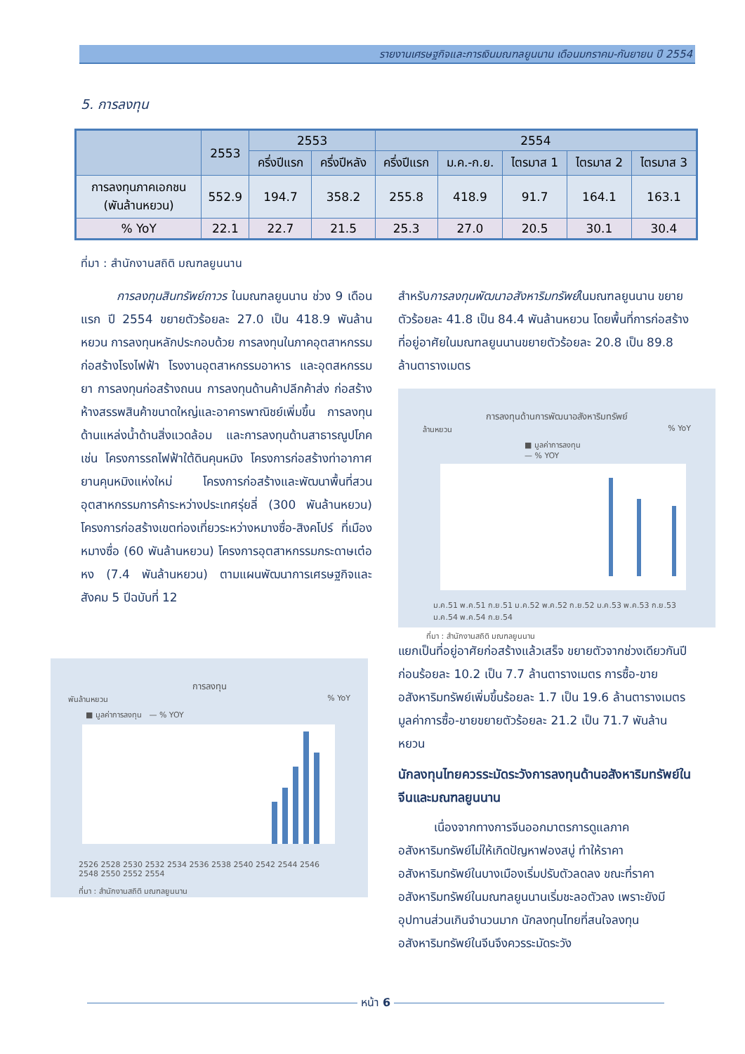รายงานเศรษฐกิจและการเงินมณฑลยูนนาน เดือนมกราคม-กันยายน ปี 2554
5. การลงทุน
| | 2553 | 2553 | | 2554 | | | | |
| --- | --- | --- | --- | --- | --- | --- | --- | --- |
| | | ครึ่งปีแรก | ครึ่งปีหลัง | ครึ่งปีแรก | ม.ค.-ก.ย. | ไตรมาส 1 | ไตรมาส 2 | ไตรมาส 3 |
| การลงทุนภาคเอกชน (พันล้านหยวน) | 552.9 | 194.7 | 358.2 | 255.8 | 418.9 | 91.7 | 164.1 | 163.1 |
| % YoY | 22.1 | 22.7 | 21.5 | 25.3 | 27.0 | 20.5 | 30.1 | 30.4 |
ที่มา : สำนักงานสถิติ มณฑลยูนนาน
   การลงทุนสินทรัพย์ถาวร ในมณฑลยูนนาน ช่วง 9 เดือนแรก ปี 2554 ขยายตัวร้อยละ 27.0 เป็น 418.9 พันล้านหยวน การลงทุนหลักประกอบด้วย การลงทุนในภาคอุตสาหกรรม ก่อสร้างโรงไฟฟ้า โรงงานอุตสาหกรรมอาหาร และอุตสหกรรมยา การลงทุนก่อสร้างถนน การลงทุนด้านค้าปลีกค้าส่ง ก่อสร้างห้างสรรพสินค้าขนาดใหญ่และอาคารพาณิชย์เพิ่มขึ้น การลงทุนด้านแหล่งน้ำด้านสิ่งแวดล้อม และการลงทุนด้านสาธารณูปโภค เช่น โครงการรถไฟฟ้าใต้ดินคุนหมิง โครงการก่อสร้างท่าอากาศยานคุนหมิงแห่งใหม่ โครงการก่อสร้างและพัฒนาพื้นที่สวนอุตสาหกรรมการค้าระหว่างประเทศรุ่ยลี่ (300 พันล้านหยวน) โครงการก่อสร้างเขตท่องเที่ยวระหว่างหมางซื่อ-สิงคโปร์ ที่เมืองหมางซื่อ (60 พันล้านหยวน) โครงการอุตสาหกรรมกระดาษเต๋อหง (7.4 พันล้านหยวน) ตามแผนพัฒนาการเศรษฐกิจและสังคม 5 ปีฉบับที่ 12
การลงทุน
พันล้านหยวน % YoY
■ มูลค่าการลงทุน — % YOY
2526 2528 2530 2532 2534 2536 2538 2540 2542 2544 2546 2548 2550 2552 2554
ที่มา : สำนักงานสถิติ มณฑลยูนนาน
สำหรับการลงทุนพัฒนาอสังหาริมทรัพย์ในมณฑลยูนนาน ขยายตัวร้อยละ 41.8 เป็น 84.4 พันล้านหยวน โดยพื้นที่การก่อสร้างที่อยู่อาศัยในมณฑลยูนนานขยายตัวร้อยละ 20.8 เป็น 89.8 ล้านตารางเมตร
การลงทุนด้านการพัฒนาอสังหาริมทรัพย์
ล้านหยวน % YoY
■ มูลค่าการลงทุน — % YOY
ม.ค.51 พ.ค.51 ก.ย.51 ม.ค.52 พ.ค.52 ก.ย.52 ม.ค.53 พ.ค.53 ก.ย.53 ม.ค.54 พ.ค.54 ก.ย.54
ที่มา : สำนักงานสถิติ มณฑลยูนนาน
แยกเป็นที่อยู่อาศัยก่อสร้างแล้วเสร็จ ขยายตัวจากช่วงเดียวกันปีก่อนร้อยละ 10.2 เป็น 7.7 ล้านตารางเมตร การซื้อ-ขายอสังหาริมทรัพย์เพิ่มขึ้นร้อยละ 1.7 เป็น 19.6 ล้านตารางเมตร มูลค่าการซื้อ-ขายขยายตัวร้อยละ 21.2 เป็น 71.7 พันล้านหยวน
นักลงทุนไทยควรระมัดระวังการลงทุนด้านอสังหาริมทรัพย์ในจีนและมณฑลยูนนาน
   เนื่องจากทางการจีนออกมาตรการดูแลภาคอสังหาริมทรัพย์ไม่ให้เกิดปัญหาฟองสบู่ ทำให้ราคาอสังหาริมทรัพย์ในบางเมืองเริ่มปรับตัวลดลง ขณะที่ราคาอสังหาริมทรัพย์ในมณฑลยูนนานเริ่มชะลอตัวลง เพราะยังมีอุปทานส่วนเกินจำนวนมาก นักลงทุนไทยที่สนใจลงทุนอสังหาริมทรัพย์ในจีนจึงควรระมัดระวัง
หน้า 6